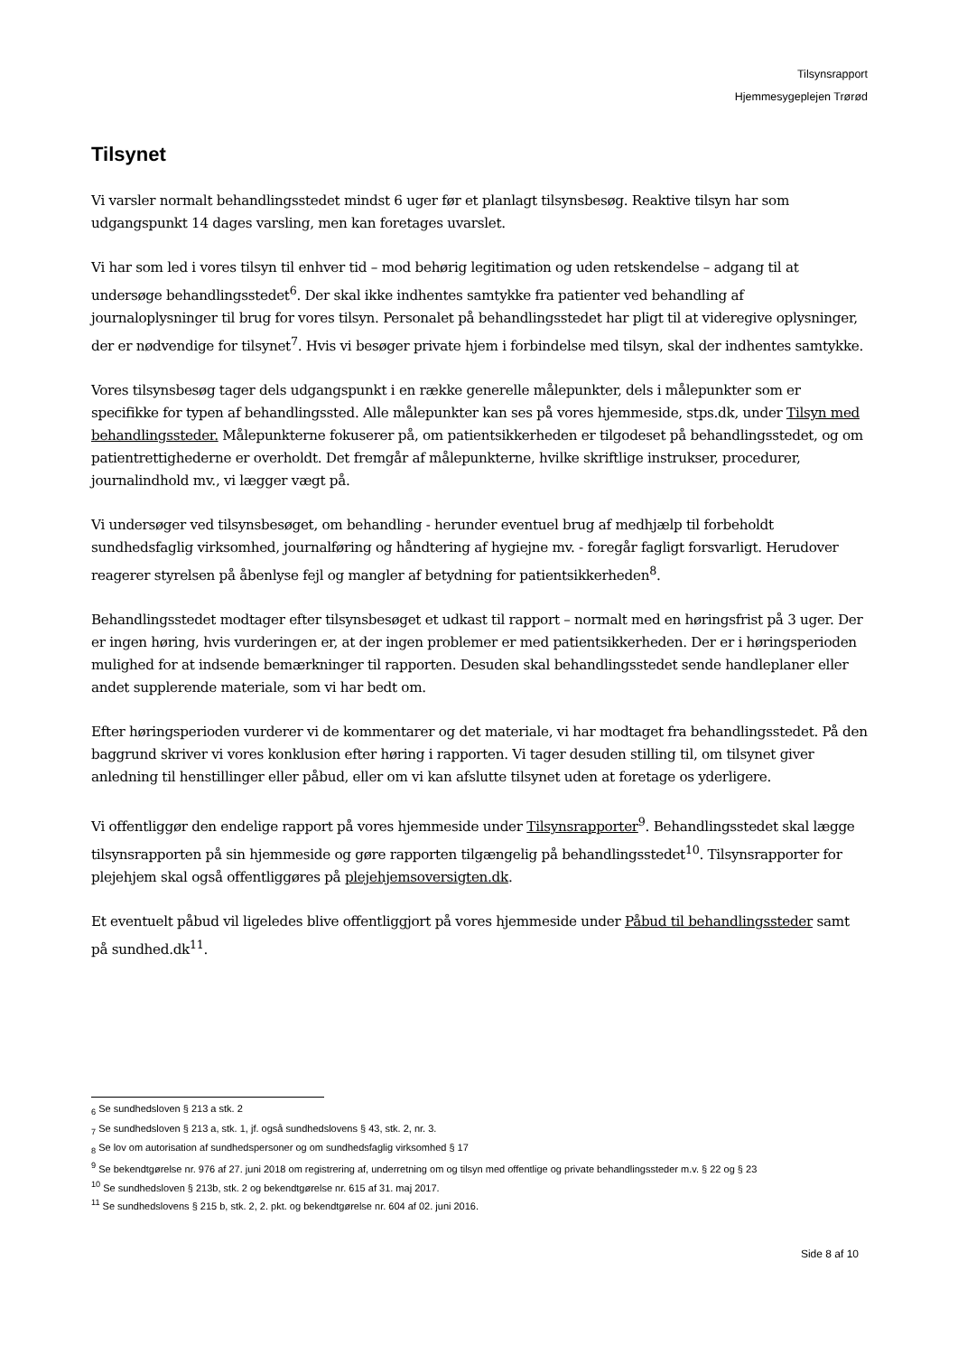Tilsynsrapport
Hjemmesygeplejen Trørød
Tilsynet
Vi varsler normalt behandlingsstedet mindst 6 uger før et planlagt tilsynsbesøg. Reaktive tilsyn har som udgangspunkt 14 dages varsling, men kan foretages uvarslet.
Vi har som led i vores tilsyn til enhver tid – mod behørig legitimation og uden retskendelse – adgang til at undersøge behandlingsstedet<sup>6</sup>. Der skal ikke indhentes samtykke fra patienter ved behandling af journaloplysninger til brug for vores tilsyn. Personalet på behandlingsstedet har pligt til at videregive oplysninger, der er nødvendige for tilsynet<sup>7</sup>. Hvis vi besøger private hjem i forbindelse med tilsyn, skal der indhentes samtykke.
Vores tilsynsbesøg tager dels udgangspunkt i en række generelle målepunkter, dels i målepunkter som er specifikke for typen af behandlingssted. Alle målepunkter kan ses på vores hjemmeside, stps.dk, under Tilsyn med behandlingssteder. Målepunkterne fokuserer på, om patientsikkerheden er tilgodeset på behandlingsstedet, og om patientrettighederne er overholdt. Det fremgår af målepunkterne, hvilke skriftlige instrukser, procedurer, journalindhold mv., vi lægger vægt på.
Vi undersøger ved tilsynsbesøget, om behandling - herunder eventuel brug af medhjælp til forbeholdt sundhedsfaglig virksomhed, journalføring og håndtering af hygiejne mv. - foregår fagligt forsvarligt. Herudover reagerer styrelsen på åbenlyse fejl og mangler af betydning for patientsikkerheden<sup>8</sup>.
Behandlingsstedet modtager efter tilsynsbesøget et udkast til rapport – normalt med en høringsfrist på 3 uger. Der er ingen høring, hvis vurderingen er, at der ingen problemer er med patientsikkerheden. Der er i høringsperioden mulighed for at indsende bemærkninger til rapporten. Desuden skal behandlingsstedet sende handleplaner eller andet supplerende materiale, som vi har bedt om.
Efter høringsperioden vurderer vi de kommentarer og det materiale, vi har modtaget fra behandlingsstedet. På den baggrund skriver vi vores konklusion efter høring i rapporten. Vi tager desuden stilling til, om tilsynet giver anledning til henstillinger eller påbud, eller om vi kan afslutte tilsynet uden at foretage os yderligere.
Vi offentliggør den endelige rapport på vores hjemmeside under Tilsynsrapporter<sup>9</sup>. Behandlingsstedet skal lægge tilsynsrapporten på sin hjemmeside og gøre rapporten tilgængelig på behandlingsstedet<sup>10</sup>. Tilsynsrapporter for plejehjem skal også offentliggøres på plejehjemsoversigten.dk.
Et eventuelt påbud vil ligeledes blive offentliggjort på vores hjemmeside under Påbud til behandlingssteder samt på sundhed.dk<sup>11</sup>.
<sub>6</sub> Se sundhedsloven § 213 a stk. 2
<sub>7</sub> Se sundhedsloven § 213 a, stk. 1, jf. også sundhedslovens § 43, stk. 2, nr. 3.
<sub>8</sub> Se lov om autorisation af sundhedspersoner og om sundhedsfaglig virksomhed § 17
<sup>9</sup> Se bekendtgørelse nr. 976 af 27. juni 2018 om registrering af, underretning om og tilsyn med offentlige og private behandlingssteder m.v. § 22 og § 23
<sup>10</sup> Se sundhedsloven § 213b, stk. 2 og bekendtgørelse nr. 615 af 31. maj 2017.
<sup>11</sup> Se sundhedslovens § 215 b, stk. 2, 2. pkt. og bekendtgørelse nr. 604 af 02. juni 2016.
Side 8 af 10